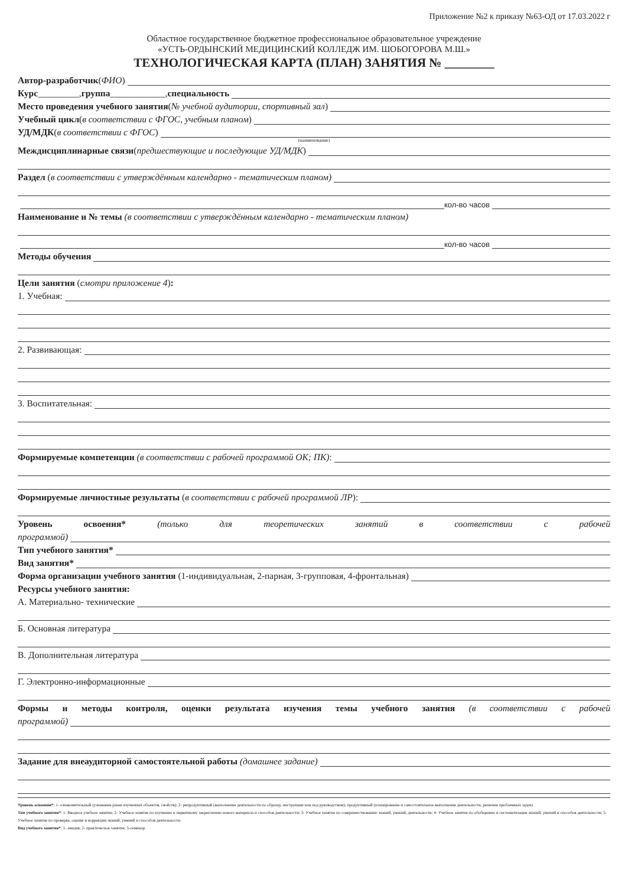Приложение №2 к приказу №63-ОД от 17.03.2022 г
Областное государственное бюджетное профессиональное образовательное учреждение
«УСТЬ-ОРДЫНСКИЙ МЕДИЦИНСКИЙ КОЛЛЕДЖ ИМ. ШОБОГОРОВА М.Ш.»
ТЕХНОЛОГИЧЕСКАЯ КАРТА (ПЛАН) ЗАНЯТИЯ № ________
Автор-разработчик (ФИО)
Курс _________, группа ____________, специальность
Место проведения учебного занятия (№ учебной аудитории, спортивный зал)
Учебный цикл (в соответствии с ФГОС, учебным планом)
УД/МДК (в соответствии с ФГОС)
(наименование)
Междисциплинарные связи (предшествующие и последующие УД/МДК)
Раздел (в соответствии с утверждённым календарно - тематическим планом)
кол-во часов
Наименование и № темы (в соответствии с утверждённым календарно - тематическим планом)
кол-во часов
Методы обучения
Цели занятия (смотри приложение 4):
1. Учебная:
2. Развивающая:
3. Воспитательная:
Формируемые компетенции (в соответствии с рабочей программой ОК; ПК):
Формируемые личностные результаты (в соответствии с рабочей программой ЛР):
Уровень освоения* (только для теоретических занятий в соответствии с рабочей
программой)
Тип учебного занятия*
Вид занятия*
Форма организации учебного занятия (1-индивидуальная, 2-парная, 3-групповая, 4-фронтальная)
Ресурсы учебного занятия:
А. Материально- технические
Б. Основная литература
В. Дополнительная литература
Г. Электронно-информационные
Формы и методы контроля, оценки результата изучения темы учебного занятия (в соответствии с рабочей
программой)
Задание для внеаудиторной самостоятельной работы (домашнее задание)
Уровень освоения*: 1- ознакомительный (узнавание ранее изученных объектов, свойств); 2- репродуктивный (выполнение деятельности по образцу, инструкции или под руководством); продуктивный (планирование и самостоятельное выполнение деятельности, решение проблемных задач).
Тип учебного занятия*: 1- Вводное учебное занятие; 2- Учебное занятие по изучению и первичному закреплению нового материала и способов деятельности; 3- Учебное занятие по совершенствованию знаний, умений, деятельности; 4- Учебное занятие по обобщению и систематизации знаний, умений и способов деятельности; 5- Учебное занятие по проверке, оценке и коррекции знаний, умений и способов деятельности.
Вид учебного занятия*: 1- лекция; 2- практическое занятие; 3-семинар.